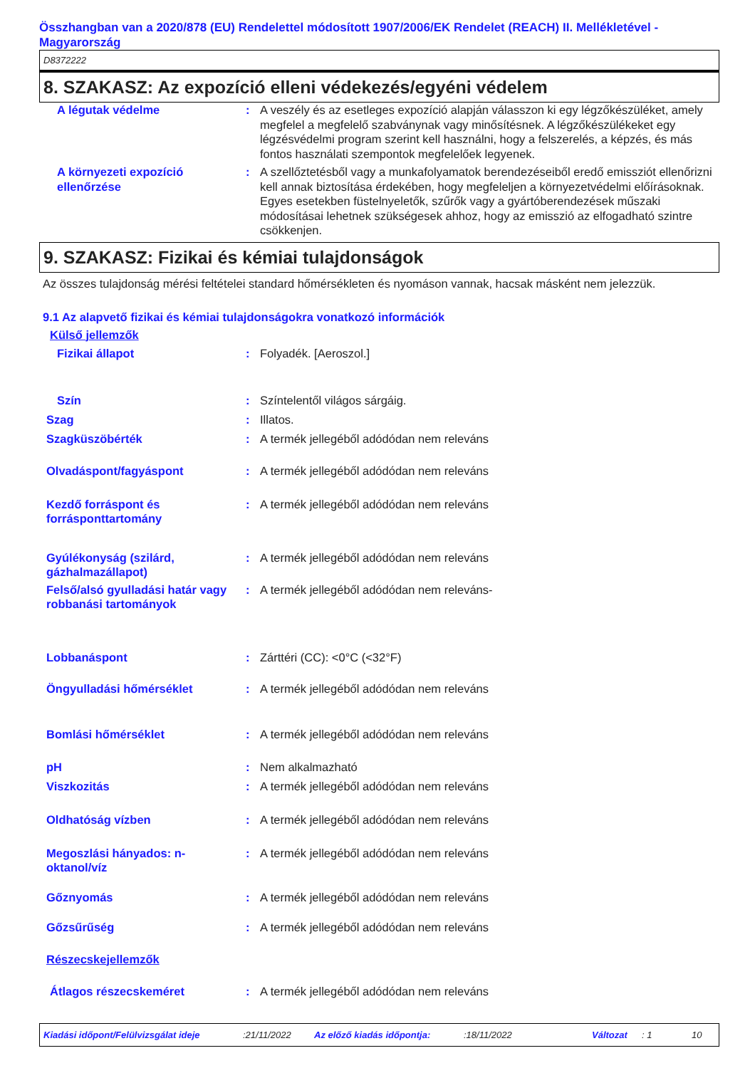Összhangban van a 2020/878 (EU) Rendelettel módosított 1907/2006/EK Rendelet (REACH) II. Mellékletével - Magyarország
D8372222
8. SZAKASZ: Az expozíció elleni védekezés/egyéni védelem
| A légutak védelme | : | A veszély és az esetleges expozíció alapján válasszon ki egy légzőkészüléket, amely megfelel a megfelelő szabványnak vagy minősítésnek. A légzőkészülékeket egy légzésvédelmi program szerint kell használni, hogy a felszerelés, a képzés, és más fontos használati szempontok megfelelőek legyenek. |
| A környezeti expozíció ellenőrzése | : | A szellőztetésből vagy a munkafolyamatok berendezéseiből eredő emissziót ellenőrizni kell annak biztosítása érdekében, hogy megfeleljen a környezetvédelmi előírásoknak. Egyes esetekben füstelnyeletők, szűrők vagy a gyártóberendezések műszaki módosításai lehetnek szükségesek ahhoz, hogy az emisszió az elfogadható szintre csökkenjen. |
9. SZAKASZ: Fizikai és kémiai tulajdonságok
Az összes tulajdonság mérési feltételei standard hőmérsékleten és nyomáson vannak, hacsak másként nem jelezzük.
9.1 Az alapvető fizikai és kémiai tulajdonságokra vonatkozó információk
Külső jellemzők
| Fizikai állapot | : | Folyadék. [Aeroszol.] |
| Szín | : | Színtelentől világos sárgáig. |
| Szag | : | Illatos. |
| Szagküszöbérték | : | A termék jellegéből adódódan nem releváns |
| Olvadáspont/fagyáspont | : | A termék jellegéből adódódan nem releváns |
| Kezdő forráspont és forrásponttartomány | : | A termék jellegéből adódódan nem releváns |
| Gyúlékonyság (szilárd, gázhalmazállapot) | : | A termék jellegéből adódódan nem releváns |
| Felső/alsó gyulladási határ vagy robbanási tartományok | : | A termék jellegéből adódódan nem releváns- |
| Lobbanáspont | : | Zárttéri (CC): <0°C (<32°F) |
| Öngyulladási hőmérséklet | : | A termék jellegéből adódódan nem releváns |
| Bomlási hőmérséklet | : | A termék jellegéből adódódan nem releváns |
| pH | : | Nem alkalmazható |
| Viszkozitás | : | A termék jellegéből adódódan nem releváns |
| Oldhatóság vízben | : | A termék jellegéből adódódan nem releváns |
| Megoszlási hányados: n-oktanol/víz | : | A termék jellegéből adódódan nem releváns |
| Gőznyomás | : | A termék jellegéből adódódan nem releváns |
| Gőzsűrűség | : | A termék jellegéből adódódan nem releváns |
| Részecskejellemzők | | |
| Átlagos részecskeméret | : | A termék jellegéből adódódan nem releváns |
Kiadási időpont/Felülvizsgálat ideje :21/11/2022 Az előző kiadás időpontja: :18/11/2022 Változat : 1 10